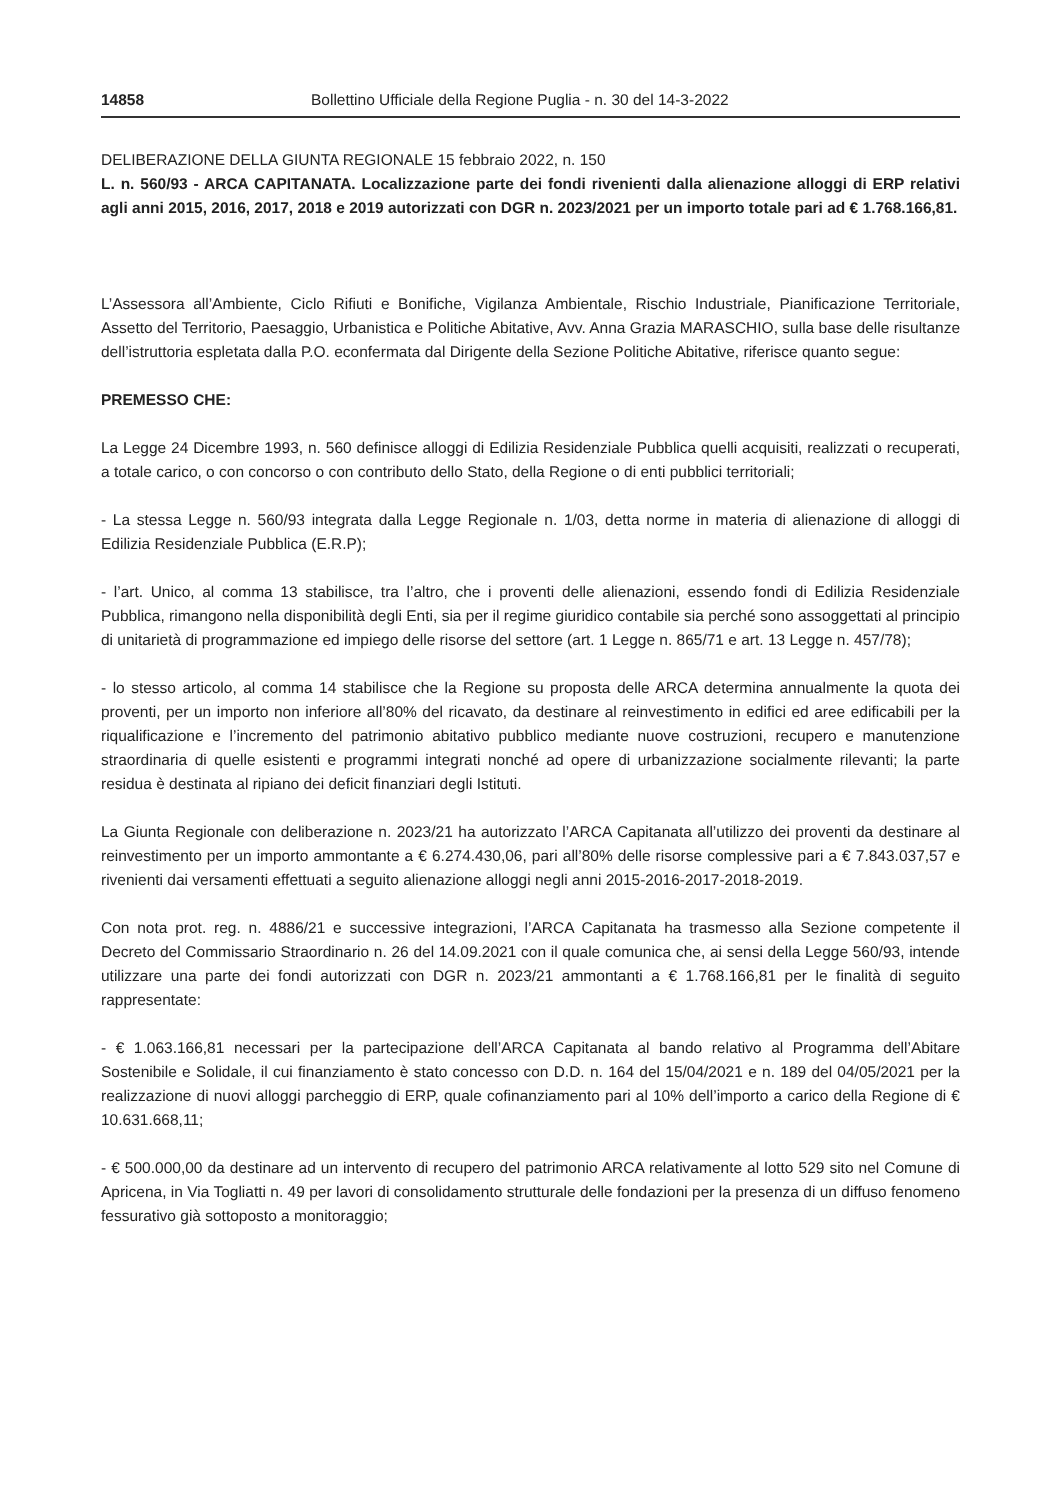14858 Bollettino Ufficiale della Regione Puglia - n. 30 del 14-3-2022
DELIBERAZIONE DELLA GIUNTA REGIONALE 15 febbraio 2022, n. 150
L. n. 560/93 - ARCA CAPITANATA. Localizzazione parte dei fondi rivenienti dalla alienazione alloggi di ERP relativi agli anni 2015, 2016, 2017, 2018 e 2019 autorizzati con DGR n. 2023/2021 per un importo totale pari ad € 1.768.166,81.
L’Assessora all’Ambiente, Ciclo Rifiuti e Bonifiche, Vigilanza Ambientale, Rischio Industriale, Pianificazione Territoriale, Assetto del Territorio, Paesaggio, Urbanistica e Politiche Abitative, Avv. Anna Grazia MARASCHIO, sulla base delle risultanze dell’istruttoria espletata dalla P.O. econfermata dal Dirigente della Sezione Politiche Abitative, riferisce quanto segue:
PREMESSO CHE:
La Legge 24 Dicembre 1993, n. 560 definisce alloggi di Edilizia Residenziale Pubblica quelli acquisiti, realizzati o recuperati, a totale carico, o con concorso o con contributo dello Stato, della Regione o di enti pubblici territoriali;
- La stessa Legge n. 560/93 integrata dalla Legge Regionale n. 1/03, detta norme in materia di alienazione di alloggi di Edilizia Residenziale Pubblica (E.R.P);
- l’art. Unico, al comma 13 stabilisce, tra l’altro, che i proventi delle alienazioni, essendo fondi di Edilizia Residenziale Pubblica, rimangono nella disponibilità degli Enti, sia per il regime giuridico contabile sia perché sono assoggettati al principio di unitarietà di programmazione ed impiego delle risorse del settore (art. 1 Legge n. 865/71 e art. 13 Legge n. 457/78);
- lo stesso articolo, al comma 14 stabilisce che la Regione su proposta delle ARCA determina annualmente la quota dei proventi, per un importo non inferiore all’80% del ricavato, da destinare al reinvestimento in edifici ed aree edificabili per la riqualificazione e l’incremento del patrimonio abitativo pubblico mediante nuove costruzioni, recupero e manutenzione straordinaria di quelle esistenti e programmi integrati nonché ad opere di urbanizzazione socialmente rilevanti; la parte residua è destinata al ripiano dei deficit finanziari degli Istituti.
La Giunta Regionale con deliberazione n. 2023/21 ha autorizzato l’ARCA Capitanata all’utilizzo dei proventi da destinare al reinvestimento per un importo ammontante a € 6.274.430,06, pari all’80% delle risorse complessive pari a € 7.843.037,57 e rivenienti dai versamenti effettuati a seguito alienazione alloggi negli anni 2015-2016-2017-2018-2019.
Con nota prot. reg. n. 4886/21 e successive integrazioni, l’ARCA Capitanata ha trasmesso alla Sezione competente il Decreto del Commissario Straordinario n. 26 del 14.09.2021 con il quale comunica che, ai sensi della Legge 560/93, intende utilizzare una parte dei fondi autorizzati con DGR n. 2023/21 ammontanti a € 1.768.166,81 per le finalità di seguito rappresentate:
- € 1.063.166,81 necessari per la partecipazione dell’ARCA Capitanata al bando relativo al Programma dell’Abitare Sostenibile e Solidale, il cui finanziamento è stato concesso con D.D. n. 164 del 15/04/2021 e n. 189 del 04/05/2021 per la realizzazione di nuovi alloggi parcheggio di ERP, quale cofinanziamento pari al 10% dell’importo a carico della Regione di € 10.631.668,11;
- € 500.000,00 da destinare ad un intervento di recupero del patrimonio ARCA relativamente al lotto 529 sito nel Comune di Apricena, in Via Togliatti n. 49 per lavori di consolidamento strutturale delle fondazioni per la presenza di un diffuso fenomeno fessurativo già sottoposto a monitoraggio;